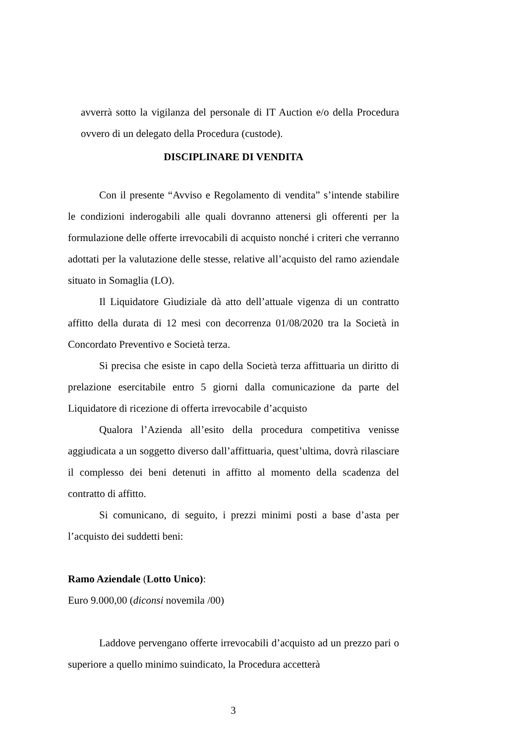avverrà sotto la vigilanza del personale di IT Auction e/o della Procedura ovvero di un delegato della Procedura (custode).
DISCIPLINARE DI VENDITA
Con il presente “Avviso e Regolamento di vendita” s’intende stabilire le condizioni inderogabili alle quali dovranno attenersi gli offerenti per la formulazione delle offerte irrevocabili di acquisto nonché i criteri che verranno adottati per la valutazione delle stesse, relative all’acquisto del ramo aziendale situato in Somaglia (LO).
Il Liquidatore Gìudiziale dà atto dell’attuale vigenza di un contratto affitto della durata di 12 mesi con decorrenza 01/08/2020 tra la Società in Concordato Preventivo e Società terza.
Si precisa che esiste in capo della Società terza affittuaria un diritto di prelazione esercitabile entro 5 giorni dalla comunicazione da parte del Liquidatore di ricezione di offerta irrevocabile d’acquisto
Qualora l’Azienda all’esito della procedura competitiva venisse aggiudicata a un soggetto diverso dall’affittuaria, quest’ultima, dovrà rilasciare il complesso dei beni detenuti in affitto al momento della scadenza del contratto di affitto.
Si comunicano, di seguito, i prezzi minimi posti a base d’asta per l’acquisto dei suddetti beni:
Ramo Aziendale (Lotto Unico):
Euro 9.000,00 (diconsi novemila /00)
Laddove pervengano offerte irrevocabili d’acquisto ad un prezzo pari o superiore a quello minimo suindicato, la Procedura accetterà
3